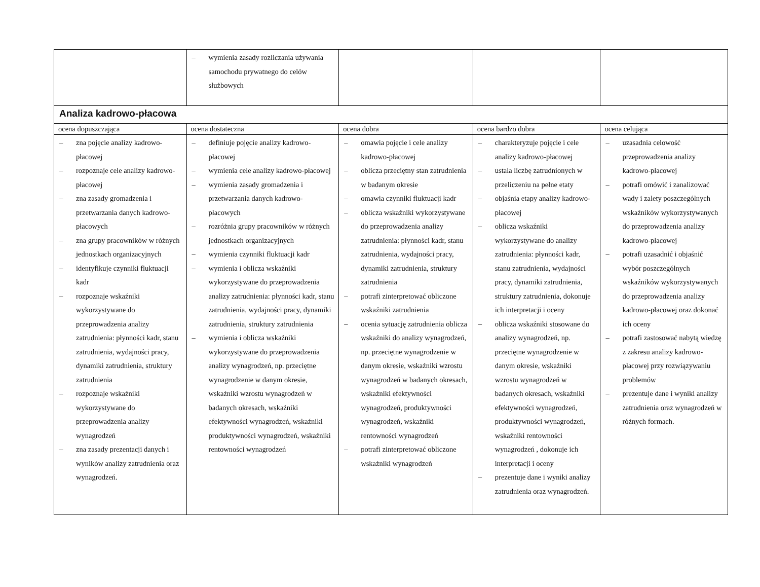| | – wymienia zasady rozliczania używania samochodu prywatnego do celów służbowych | | | |
| Analiza kadrowo-płacowa | | | | |
| ocena dopuszczająca | ocena dostateczna | ocena dobra | ocena bardzo dobra | ocena celująca |
| – zna pojęcie analizy kadrowo-płacowej – rozpoznaje cele analizy kadrowo-płacowej – zna zasady gromadzenia i przetwarzania danych kadrowo-płacowych – zna grupy pracowników w różnych jednostkach organizacyjnych – identyfikuje czynniki fluktuacji kadr – rozpoznaje wskaźniki wykorzystywane do przeprowadzenia analizy zatrudnienia: płynności kadr, stanu zatrudnienia, wydajności pracy, dynamiki zatrudnienia, struktury zatrudnienia – rozpoznaje wskaźniki wykorzystywane do przeprowadzenia analizy wynagrodzeń – zna zasady prezentacji danych i wyników analizy zatrudnienia oraz wynagrodzeń. | – definiuje pojęcie analizy kadrowo-płacowej – wymienia cele analizy kadrowo-płacowej – wymienia zasady gromadzenia i przetwarzania danych kadrowo-płacowych – rozróżnia grupy pracowników w różnych jednostkach organizacyjnych – wymienia czynniki fluktuacji kadr – wymienia i oblicza wskaźniki wykorzystywane do przeprowadzenia analizy zatrudnienia: płynności kadr, stanu zatrudnienia, wydajności pracy, dynamiki zatrudnienia, struktury zatrudnienia – wymienia i oblicza wskaźniki wykorzystywane do przeprowadzenia analizy wynagrodzeń, np. przeciętne wynagrodzenie w danym okresie, wskaźniki wzrostu wynagrodzeń w badanych okresach, wskaźniki efektywności wynagrodzeń, wskaźniki produktywności wynagrodzeń, wskaźniki rentowności wynagrodzeń | – omawia pojęcie i cele analizy kadrowo-płacowej – oblicza przeciętny stan zatrudnienia w badanym okresie – omawia czynniki fluktuacji kadr – oblicza wskaźniki wykorzystywane do przeprowadzenia analizy zatrudnienia: płynności kadr, stanu zatrudnienia, wydajności pracy, dynamiki zatrudnienia, struktury zatrudnienia – potrafi zinterpretować obliczone wskaźniki zatrudnienia – ocenia sytuację zatrudnienia oblicza wskaźniki do analizy wynagrodzeń, np. przeciętne wynagrodzenie w danym okresie, wskaźniki wzrostu wynagrodzeń w badanych okresach, wskaźniki efektywności wynagrodzeń, produktywności wynagrodzeń, wskaźniki rentowności wynagrodzeń – potrafi zinterpretować obliczone wskaźniki wynagrodzeń | – charakteryzuje pojęcie i cele analizy kadrowo-płacowej – ustala liczbę zatrudnionych w przeliczeniu na pełne etaty – objaśnia etapy analizy kadrowo-płacowej – oblicza wskaźniki wykorzystywane do analizy zatrudnienia: płynności kadr, stanu zatrudnienia, wydajności pracy, dynamiki zatrudnienia, struktury zatrudnienia, dokonuje ich interpretacji i oceny – oblicza wskaźniki stosowane do analizy wynagrodzeń, np. przeciętne wynagrodzenie w danym okresie, wskaźniki wzrostu wynagrodzeń w badanych okresach, wskaźniki efektywności wynagrodzeń, produktywności wynagrodzeń, wskaźniki rentowności wynagrodzeń , dokonuje ich interpretacji i oceny – prezentuje dane i wyniki analizy zatrudnienia oraz wynagrodzeń. | – uzasadnia celowość przeprowadzenia analizy kadrowo-płacowej – potrafi omówić i zanalizować wady i zalety poszczególnych wskaźników wykorzystywanych do przeprowadzenia analizy kadrowo-płacowej – potrafi uzasadnić i objaśnić wybór poszczególnych wskaźników wykorzystywanych do przeprowadzenia analizy kadrowo-płacowej oraz dokonać ich oceny – potrafi zastosować nabytą wiedzę z zakresu analizy kadrowo-płacowej przy rozwiązywaniu problemów – prezentuje dane i wyniki analizy zatrudnienia oraz wynagrodzeń w różnych formach. |